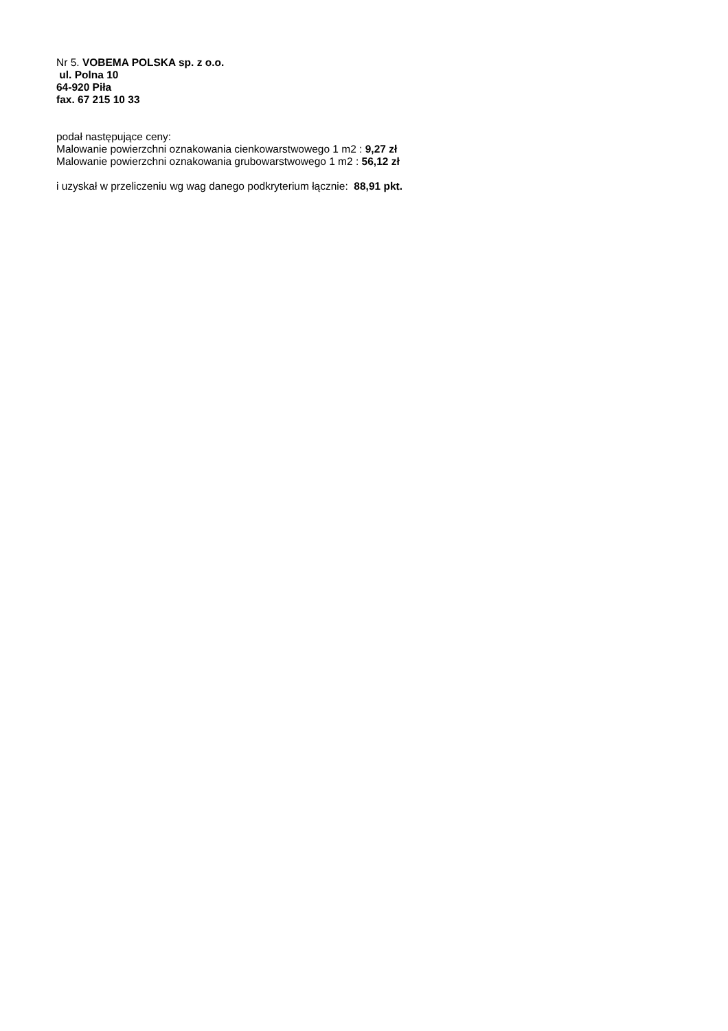Nr 5. VOBEMA POLSKA sp. z o.o.
ul. Polna 10
64-920 Piła
fax. 67 215 10 33
podał następujące ceny:
Malowanie powierzchni oznakowania cienkowarstwowego 1 m2 : 9,27 zł
Malowanie powierzchni oznakowania grubowarstwowego 1 m2 : 56,12 zł
i uzyskał w przeliczeniu wg wag danego podkryterium łącznie: 88,91 pkt.